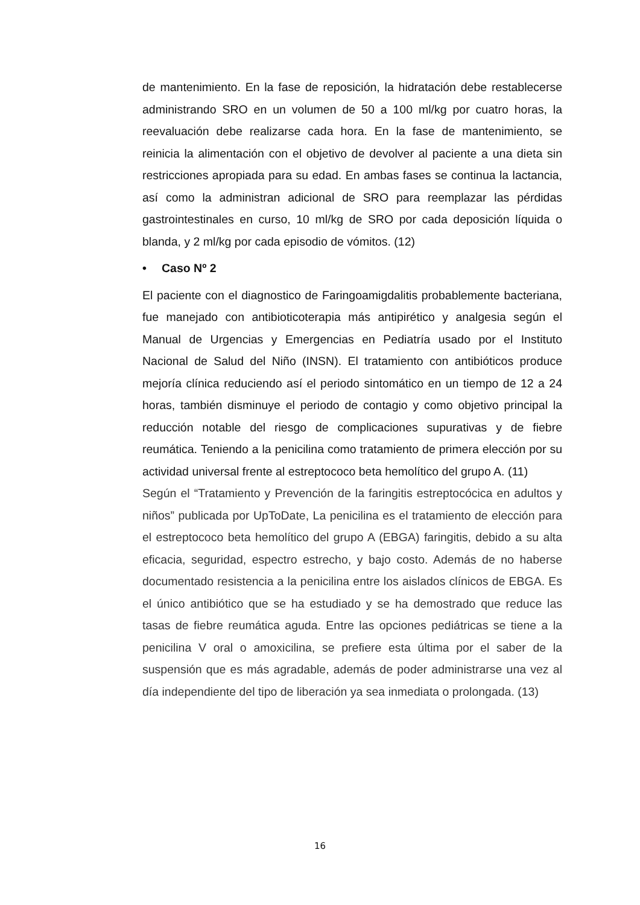de mantenimiento. En la fase de reposición, la hidratación debe restablecerse administrando SRO en un volumen de 50 a 100 ml/kg por cuatro horas, la reevaluación debe realizarse cada hora. En la fase de mantenimiento, se reinicia la alimentación con el objetivo de devolver al paciente a una dieta sin restricciones apropiada para su edad. En ambas fases se continua la lactancia, así como la administran adicional de SRO para reemplazar las pérdidas gastrointestinales en curso, 10 ml/kg de SRO por cada deposición líquida o blanda, y 2 ml/kg por cada episodio de vómitos. (12)
• Caso Nº 2
El paciente con el diagnostico de Faringoamigdalitis probablemente bacteriana, fue manejado con antibioticoterapia más antipirético y analgesia según el Manual de Urgencias y Emergencias en Pediatría usado por el Instituto Nacional de Salud del Niño (INSN). El tratamiento con antibióticos produce mejoría clínica reduciendo así el periodo sintomático en un tiempo de 12 a 24 horas, también disminuye el periodo de contagio y como objetivo principal la reducción notable del riesgo de complicaciones supurativas y de fiebre reumática. Teniendo a la penicilina como tratamiento de primera elección por su actividad universal frente al estreptococo beta hemolítico del grupo A. (11)
Según el “Tratamiento y Prevención de la faringitis estreptocócica en adultos y niños” publicada por UpToDate, La penicilina es el tratamiento de elección para el estreptococo beta hemolítico del grupo A (EBGA) faringitis, debido a su alta eficacia, seguridad, espectro estrecho, y bajo costo. Además de no haberse documentado resistencia a la penicilina entre los aislados clínicos de EBGA. Es el único antibiótico que se ha estudiado y se ha demostrado que reduce las tasas de fiebre reumática aguda. Entre las opciones pediátricas se tiene a la penicilina V oral o amoxicilina, se prefiere esta última por el saber de la suspensión que es más agradable, además de poder administrarse una vez al día independiente del tipo de liberación ya sea inmediata o prolongada. (13)
16